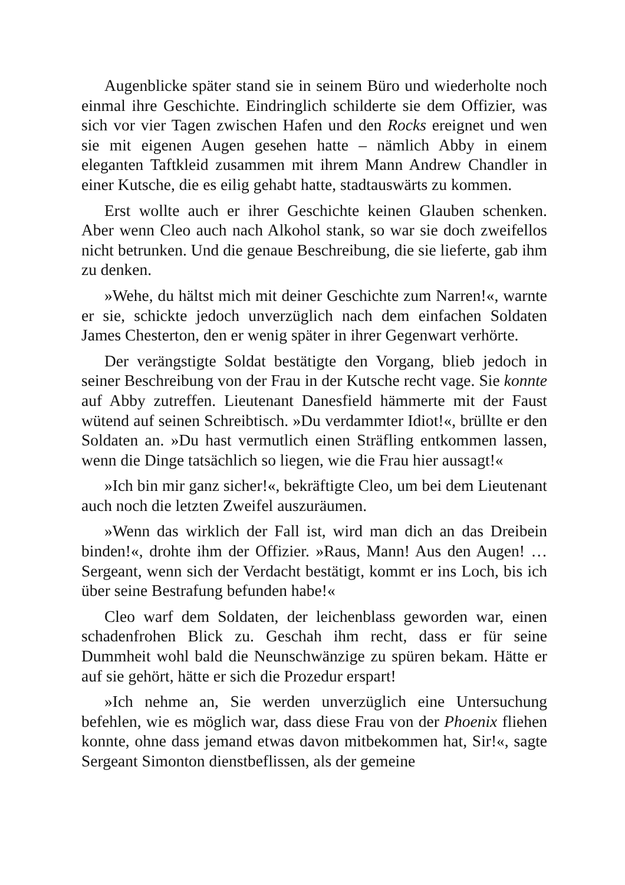Augenblicke später stand sie in seinem Büro und wiederholte noch einmal ihre Geschichte. Eindringlich schilderte sie dem Offizier, was sich vor vier Tagen zwischen Hafen und den Rocks ereignet und wen sie mit eigenen Augen gesehen hatte – nämlich Abby in einem eleganten Taftkleid zusammen mit ihrem Mann Andrew Chandler in einer Kutsche, die es eilig gehabt hatte, stadtauswärts zu kommen.
Erst wollte auch er ihrer Geschichte keinen Glauben schenken. Aber wenn Cleo auch nach Alkohol stank, so war sie doch zweifellos nicht betrunken. Und die genaue Beschreibung, die sie lieferte, gab ihm zu denken.
»Wehe, du hältst mich mit deiner Geschichte zum Narren!«, warnte er sie, schickte jedoch unverzüglich nach dem einfachen Soldaten James Chesterton, den er wenig später in ihrer Gegenwart verhörte.
Der verängstigte Soldat bestätigte den Vorgang, blieb jedoch in seiner Beschreibung von der Frau in der Kutsche recht vage. Sie konnte auf Abby zutreffen. Lieutenant Danesfield hämmerte mit der Faust wütend auf seinen Schreibtisch. »Du verdammter Idiot!«, brüllte er den Soldaten an. »Du hast vermutlich einen Sträfling entkommen lassen, wenn die Dinge tatsächlich so liegen, wie die Frau hier aussagt!«
»Ich bin mir ganz sicher!«, bekräftigte Cleo, um bei dem Lieutenant auch noch die letzten Zweifel auszuräumen.
»Wenn das wirklich der Fall ist, wird man dich an das Dreibein binden!«, drohte ihm der Offizier. »Raus, Mann! Aus den Augen! … Sergeant, wenn sich der Verdacht bestätigt, kommt er ins Loch, bis ich über seine Bestrafung befunden habe!«
Cleo warf dem Soldaten, der leichenblass geworden war, einen schadenfrohen Blick zu. Geschah ihm recht, dass er für seine Dummheit wohl bald die Neunschwänzige zu spüren bekam. Hätte er auf sie gehört, hätte er sich die Prozedur erspart!
»Ich nehme an, Sie werden unverzüglich eine Untersuchung befehlen, wie es möglich war, dass diese Frau von der Phoenix fliehen konnte, ohne dass jemand etwas davon mitbekommen hat, Sir!«, sagte Sergeant Simonton dienstbeflissen, als der gemeine